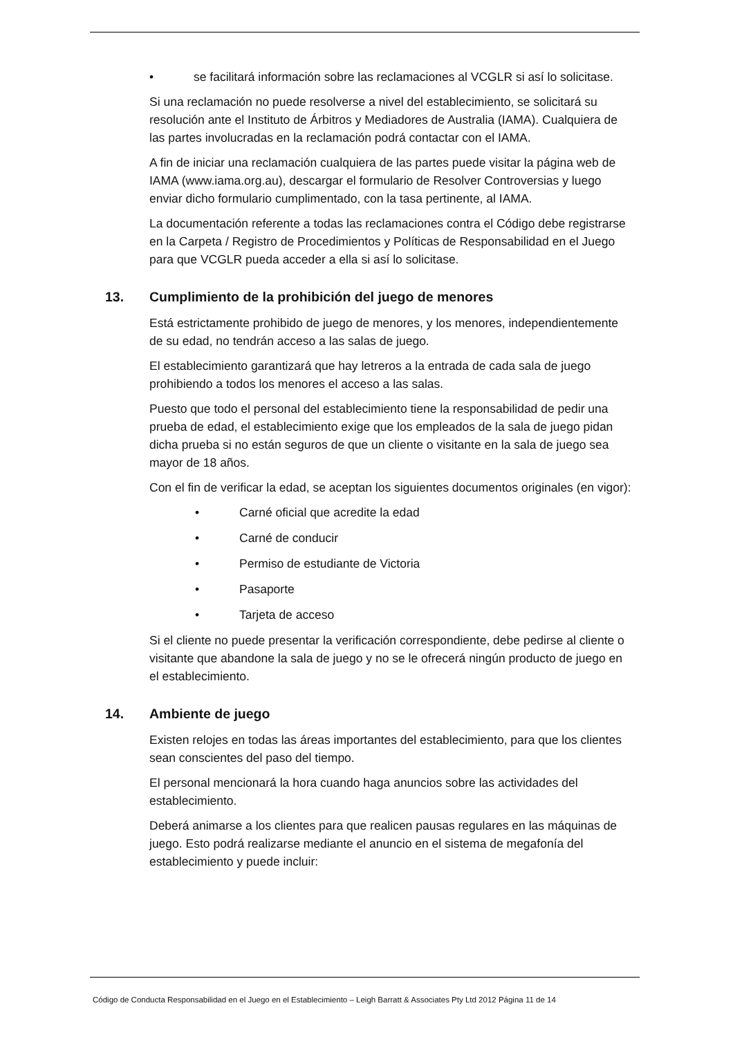• se facilitará información sobre las reclamaciones al VCGLR si así lo solicitase.
Si una reclamación no puede resolverse a nivel del establecimiento, se solicitará su resolución ante el Instituto de Árbitros y Mediadores de Australia (IAMA). Cualquiera de las partes involucradas en la reclamación podrá contactar con el IAMA.
A fin de iniciar una reclamación cualquiera de las partes puede visitar la página web de IAMA (www.iama.org.au), descargar el formulario de Resolver Controversias y luego enviar dicho formulario cumplimentado, con la tasa pertinente, al IAMA.
La documentación referente a todas las reclamaciones contra el Código debe registrarse en la Carpeta / Registro de Procedimientos y Políticas de Responsabilidad en el Juego para que VCGLR pueda acceder a ella si así lo solicitase.
13. Cumplimiento de la prohibición del juego de menores
Está estrictamente prohibido de juego de menores, y los menores, independientemente de su edad, no tendrán acceso a las salas de juego.
El establecimiento garantizará que hay letreros a la entrada de cada sala de juego prohibiendo a todos los menores el acceso a las salas.
Puesto que todo el personal del establecimiento tiene la responsabilidad de pedir una prueba de edad, el establecimiento exige que los empleados de la sala de juego pidan dicha prueba si no están seguros de que un cliente o visitante en la sala de juego sea mayor de 18 años.
Con el fin de verificar la edad, se aceptan los siguientes documentos originales (en vigor):
• Carné oficial que acredite la edad
• Carné de conducir
• Permiso de estudiante de Victoria
• Pasaporte
• Tarjeta de acceso
Si el cliente no puede presentar la verificación correspondiente, debe pedirse al cliente o visitante que abandone la sala de juego y no se le ofrecerá ningún producto de juego en el establecimiento.
14. Ambiente de juego
Existen relojes en todas las áreas importantes del establecimiento, para que los clientes sean conscientes del paso del tiempo.
El personal mencionará la hora cuando haga anuncios sobre las actividades del establecimiento.
Deberá animarse a los clientes para que realicen pausas regulares en las máquinas de juego. Esto podrá realizarse mediante el anuncio en el sistema de megafonía del establecimiento y puede incluir:
Código de Conducta Responsabilidad en el Juego en el Establecimiento – Leigh Barratt & Associates Pty Ltd 2012 Página 11 de 14